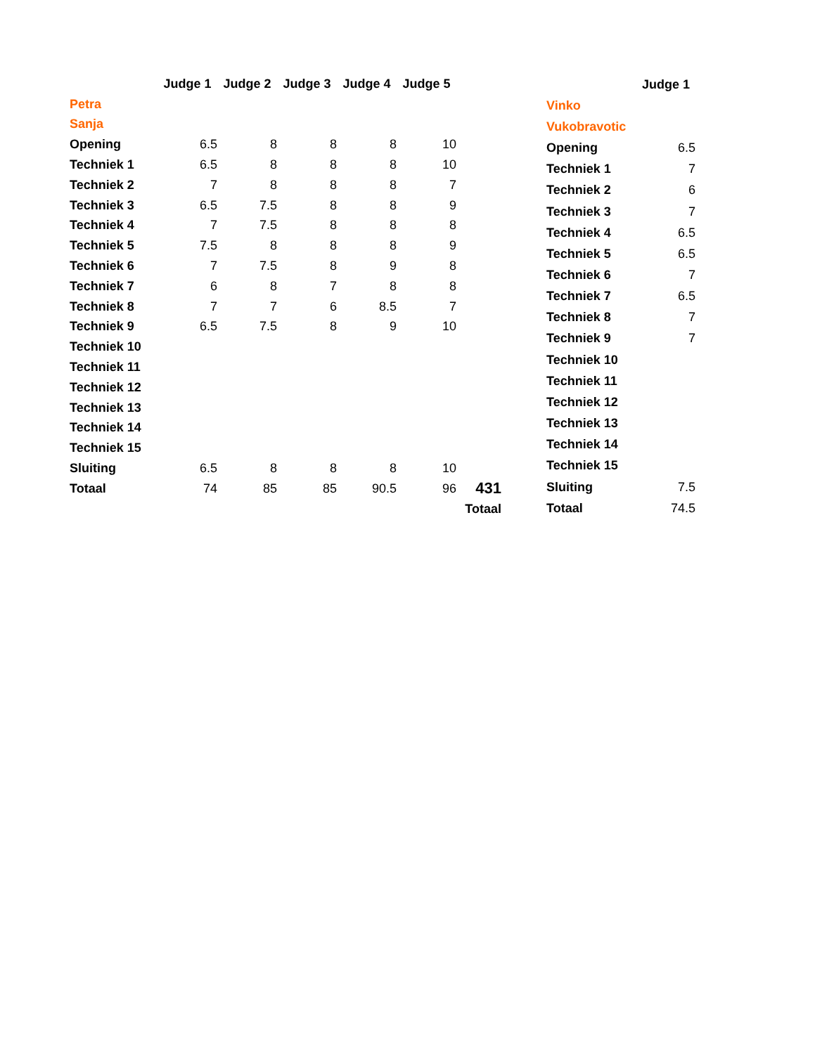| | Judge 1 | Judge 2 | Judge 3 | Judge 4 | Judge 5 | |
| Petra | | | | | | |
| Sanja | | | | | | |
| Opening | 6.5 | 8 | 8 | 8 | 10 | |
| Techniek 1 | 6.5 | 8 | 8 | 8 | 10 | |
| Techniek 2 | 7 | 8 | 8 | 8 | 7 | |
| Techniek 3 | 6.5 | 7.5 | 8 | 8 | 9 | |
| Techniek 4 | 7 | 7.5 | 8 | 8 | 8 | |
| Techniek 5 | 7.5 | 8 | 8 | 8 | 9 | |
| Techniek 6 | 7 | 7.5 | 8 | 9 | 8 | |
| Techniek 7 | 6 | 8 | 7 | 8 | 8 | |
| Techniek 8 | 7 | 7 | 6 | 8.5 | 7 | |
| Techniek 9 | 6.5 | 7.5 | 8 | 9 | 10 | |
| Techniek 10 | | | | | | |
| Techniek 11 | | | | | | |
| Techniek 12 | | | | | | |
| Techniek 13 | | | | | | |
| Techniek 14 | | | | | | |
| Techniek 15 | | | | | | |
| Sluiting | 6.5 | 8 | 8 | 8 | 10 | |
| Totaal | 74 | 85 | 85 | 90.5 | 96 | 431 |
| | | | | | | Totaal |
| | Judge 1 |
| Vinko | |
| Vukobravotic | |
| Opening | 6.5 |
| Techniek 1 | 7 |
| Techniek 2 | 6 |
| Techniek 3 | 7 |
| Techniek 4 | 6.5 |
| Techniek 5 | 6.5 |
| Techniek 6 | 7 |
| Techniek 7 | 6.5 |
| Techniek 8 | 7 |
| Techniek 9 | 7 |
| Techniek 10 | |
| Techniek 11 | |
| Techniek 12 | |
| Techniek 13 | |
| Techniek 14 | |
| Techniek 15 | |
| Sluiting | 7.5 |
| Totaal | 74.5 |